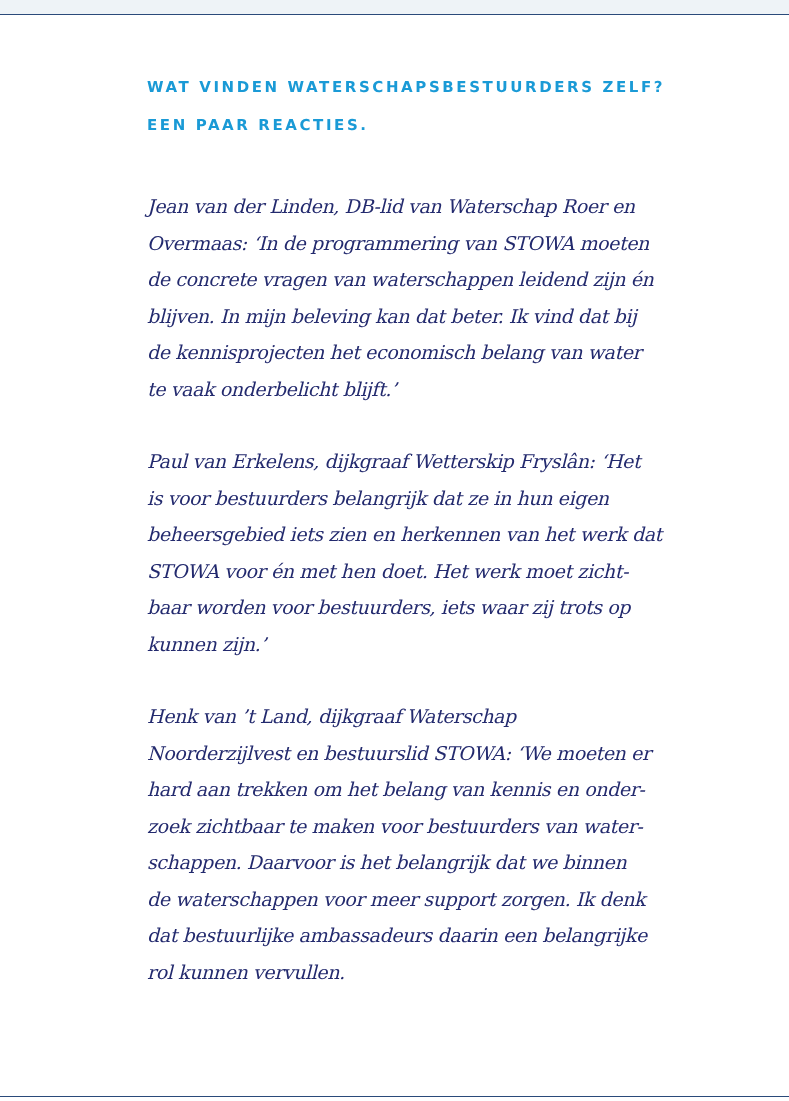WAT VINDEN WATERSCHAPSBESTUURDERS ZELF?
EEN PAAR REACTIES.
Jean van der Linden, DB-lid van Waterschap Roer en
Overmaas: ‘In de programmering van STOWA moeten
de concrete vragen van waterschappen leidend zijn én
blijven. In mijn beleving kan dat beter. Ik vind dat bij
de kennisprojecten het economisch belang van water
te vaak onderbelicht blijft.’
Paul van Erkelens, dijkgraaf Wetterskip Fryslân: ‘Het
is voor bestuurders belangrijk dat ze in hun eigen
beheersgebied iets zien en herkennen van het werk dat
STOWA voor én met hen doet. Het werk moet zicht-
baar worden voor bestuurders, iets waar zij trots op
kunnen zijn.’
Henk van ’t Land, dijkgraaf Waterschap
Noorderzijlvest en bestuurslid STOWA: ‘We moeten er
hard aan trekken om het belang van kennis en onder-
zoek zichtbaar te maken voor bestuurders van water-
schappen. Daarvoor is het belangrijk dat we binnen
de waterschappen voor meer support zorgen. Ik denk
dat bestuurlijke ambassadeurs daarin een belangrijke
rol kunnen vervullen.